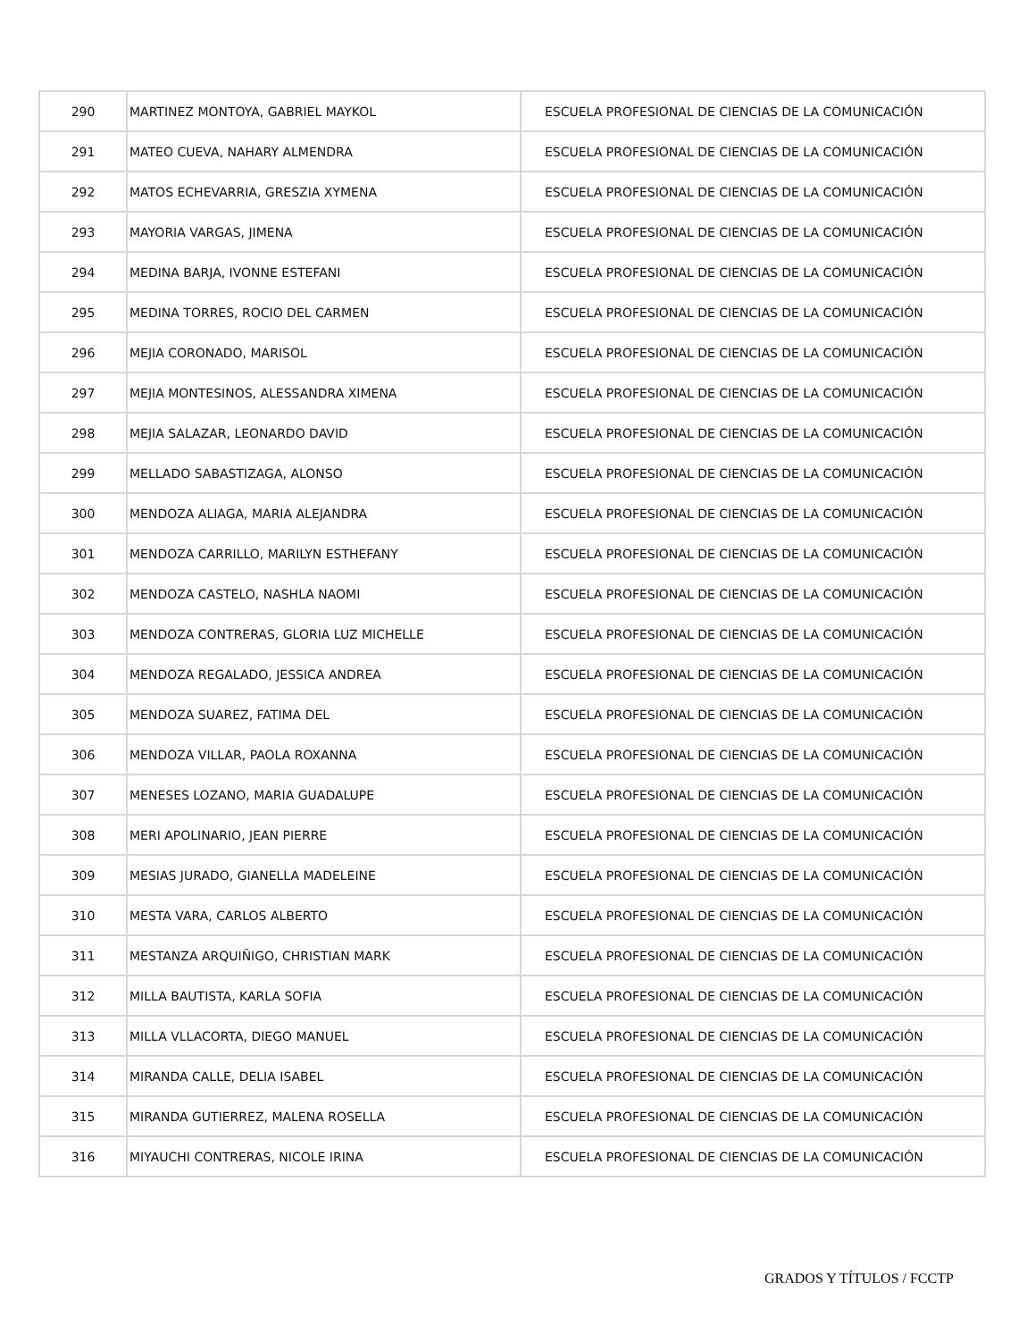| 290 | MARTINEZ MONTOYA, GABRIEL MAYKOL | ESCUELA PROFESIONAL DE CIENCIAS DE LA COMUNICACIÓN |
| 291 | MATEO CUEVA, NAHARY ALMENDRA | ESCUELA PROFESIONAL DE CIENCIAS DE LA COMUNICACIÓN |
| 292 | MATOS ECHEVARRIA, GRESZIA XYMENA | ESCUELA PROFESIONAL DE CIENCIAS DE LA COMUNICACIÓN |
| 293 | MAYORIA VARGAS, JIMENA | ESCUELA PROFESIONAL DE CIENCIAS DE LA COMUNICACIÓN |
| 294 | MEDINA BARJA, IVONNE ESTEFANI | ESCUELA PROFESIONAL DE CIENCIAS DE LA COMUNICACIÓN |
| 295 | MEDINA TORRES, ROCIO DEL CARMEN | ESCUELA PROFESIONAL DE CIENCIAS DE LA COMUNICACIÓN |
| 296 | MEJIA CORONADO, MARISOL | ESCUELA PROFESIONAL DE CIENCIAS DE LA COMUNICACIÓN |
| 297 | MEJIA MONTESINOS, ALESSANDRA XIMENA | ESCUELA PROFESIONAL DE CIENCIAS DE LA COMUNICACIÓN |
| 298 | MEJIA SALAZAR, LEONARDO DAVID | ESCUELA PROFESIONAL DE CIENCIAS DE LA COMUNICACIÓN |
| 299 | MELLADO SABASTIZAGA, ALONSO | ESCUELA PROFESIONAL DE CIENCIAS DE LA COMUNICACIÓN |
| 300 | MENDOZA ALIAGA, MARIA ALEJANDRA | ESCUELA PROFESIONAL DE CIENCIAS DE LA COMUNICACIÓN |
| 301 | MENDOZA CARRILLO, MARILYN ESTHEFANY | ESCUELA PROFESIONAL DE CIENCIAS DE LA COMUNICACIÓN |
| 302 | MENDOZA CASTELO, NASHLA NAOMI | ESCUELA PROFESIONAL DE CIENCIAS DE LA COMUNICACIÓN |
| 303 | MENDOZA CONTRERAS, GLORIA LUZ MICHELLE | ESCUELA PROFESIONAL DE CIENCIAS DE LA COMUNICACIÓN |
| 304 | MENDOZA REGALADO, JESSICA ANDREA | ESCUELA PROFESIONAL DE CIENCIAS DE LA COMUNICACIÓN |
| 305 | MENDOZA SUAREZ, FATIMA DEL | ESCUELA PROFESIONAL DE CIENCIAS DE LA COMUNICACIÓN |
| 306 | MENDOZA VILLAR, PAOLA ROXANNA | ESCUELA PROFESIONAL DE CIENCIAS DE LA COMUNICACIÓN |
| 307 | MENESES LOZANO, MARIA GUADALUPE | ESCUELA PROFESIONAL DE CIENCIAS DE LA COMUNICACIÓN |
| 308 | MERI APOLINARIO, JEAN PIERRE | ESCUELA PROFESIONAL DE CIENCIAS DE LA COMUNICACIÓN |
| 309 | MESIAS JURADO, GIANELLA MADELEINE | ESCUELA PROFESIONAL DE CIENCIAS DE LA COMUNICACIÓN |
| 310 | MESTA VARA, CARLOS ALBERTO | ESCUELA PROFESIONAL DE CIENCIAS DE LA COMUNICACIÓN |
| 311 | MESTANZA ARQUIÑIGO, CHRISTIAN MARK | ESCUELA PROFESIONAL DE CIENCIAS DE LA COMUNICACIÓN |
| 312 | MILLA BAUTISTA, KARLA SOFIA | ESCUELA PROFESIONAL DE CIENCIAS DE LA COMUNICACIÓN |
| 313 | MILLA VLLACORTA, DIEGO MANUEL | ESCUELA PROFESIONAL DE CIENCIAS DE LA COMUNICACIÓN |
| 314 | MIRANDA CALLE, DELIA ISABEL | ESCUELA PROFESIONAL DE CIENCIAS DE LA COMUNICACIÓN |
| 315 | MIRANDA GUTIERREZ, MALENA ROSELLA | ESCUELA PROFESIONAL DE CIENCIAS DE LA COMUNICACIÓN |
| 316 | MIYAUCHI CONTRERAS, NICOLE IRINA | ESCUELA PROFESIONAL DE CIENCIAS DE LA COMUNICACIÓN |
GRADOS Y TÍTULOS / FCCTP